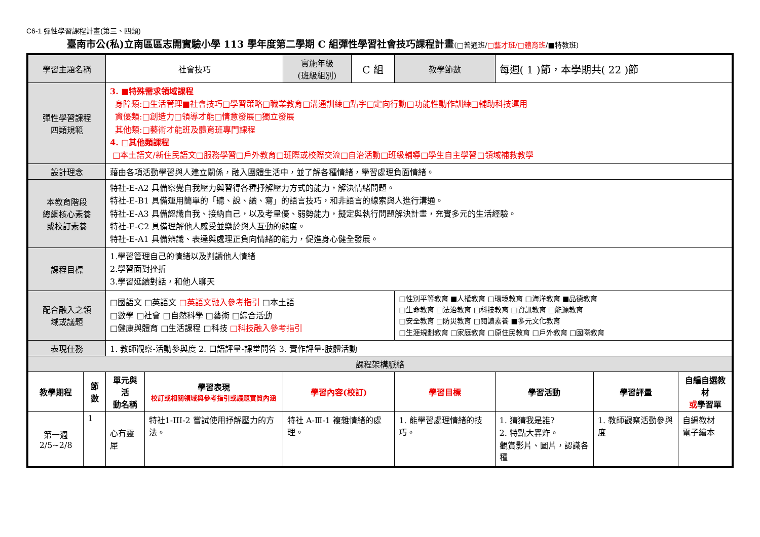C6-1 彈性學習課程計畫(第三、四類)
臺南市公(私)立南區區志開實驗小學 113 學年度第二學期 C 組彈性學習社會技巧課程計畫(□普通班/□藝才班/□體育班/■特教班)
| 學習主題名稱 | | 社會技巧 | | 實施年級 (班級組別) | C 組 | 教學節數 | 每週( 1 )節，本學期共( 22 )節 | | |
| 彈性學習課程 四類規範 | | 3. ■特殊需求領域課程 身障類:□生活管理■社會技巧□學習策略□職業教育□溝通訓練□點字□定向行動□功能性動作訓練□輔助科技運用 資優類:□創造力□領導才能□情意發展□獨立發展 其他類:□藝術才能班及體育班專門課程 4. □其他類課程 □本土語文/新住民語文□服務學習□戶外教育□班際或校際交流□自治活動□班級輔導□學生自主學習□領域補救教學 | | | | | | | |
| 設計理念 | | 藉由各項活動學習與人建立關係，融入團體生活中，並了解各種情緒，學習處理負面情緒。 | | | | | | | |
| 本教育階段 總綱核心素養 或校訂素養 | | 特社-E-A2 具備察覺自我壓力與習得各種抒解壓力方式的能力，解決情緒問題。 特社-E-B1 具備運用簡單的「聽、說、讀、寫」的語言技巧，和非語言的線索與人進行溝通。 特社-E-A3 具備認識自我、接納自己，以及考量優、弱勢能力，擬定與執行問題解決計畫，充實多元的生活經驗。 特社-E-C2 具備理解他人感受並樂於與人互動的態度。 特社-E-A1 具備辨識、表達與處理正負向情緒的能力，促進身心健全發展。 | | | | | | | |
| 課程目標 | | 1.學習管理自己的情緒以及判讀他人情緒 2.學習面對挫折 3.學習延續對話，和他人聊天 | | | | | | | |
| 配合融入之領 域或議題 | | □國語文 □英語文 □英語文融入參考指引 □本土語 □數學 □社會 □自然科學 □藝術 □綜合活動 □健康與體育 □生活課程 □科技 □科技融入參考指引 | | | | □性別平等教育 ■人權教育 □環境教育 □海洋教育 ■品德教育 □生命教育 □法治教育 □科技教育 □資訊教育 □能源教育 □安全教育 □防災教育 □閱讀素養 ■多元文化教育 □生涯規劃教育 □家庭教育 □原住民教育 □戶外教育 □國際教育 | | | |
| 表現任務 | | 1. 教師觀察-活動參與度 2. 口語評量-課堂問答 3. 實作評量-肢體活動 | | | | | | | |
| 課程架構脈絡 | | | | | | | | | |
| 教學期程 | 節 數 | 單元與活 動名稱 | 學習表現 校訂或相關領域與參考指引或議題實質內涵 | 學習內容(校訂) | | 學習目標 | 學習活動 | 學習評量 | 自編自選教材 或 學習單 |
| 第一週 2/5~2/8 | 1 | 心有靈犀 | 特社1-III-2 嘗試使用抒解壓力的方法。 | 特社 A-Ⅲ-1 複雜情緒的處理。 | | 1. 能學習處理情緒的技巧。 | 1. 猜猜我是誰? 2. 特點大轟炸。 觀賞影片、圖片，認識各種 | 1. 教師觀察活動參與度 | 自編教材 電子繪本 |